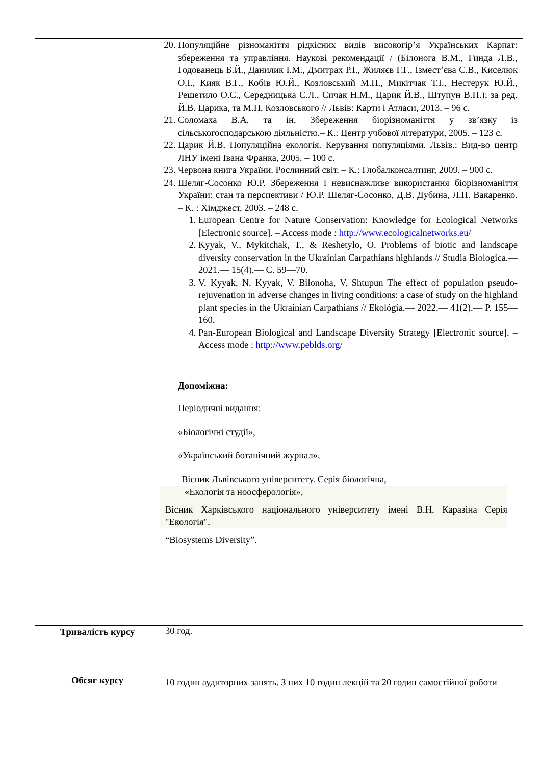| | 20. Популяційне різноманіття рідкісних видів високогір’я Українських Карпат: збереження та управління. Наукові рекомендації / (Білонога В.М., Гинда Л.В., Годованець Б.Й., Данилик І.М., Дмитрах Р.І., Жиляєв Г.Г., Ізмест’єва С.В., Киселюк О.І., Кияк В.Г., Кобів Ю.Й., Козловський М.П., Микітчак Т.І., Нестерук Ю.Й., Решетило О.С., Середницька С.Л., Сичак Н.М., Царик Й.В., Штупун В.П.); за ред. Й.В. Царика, та М.П. Козловського // Львів: Карти і Атласи, 2013. – 96 с. 21. Соломаха В.А. та ін. Збереження біорізноманіття у зв’язку із сільськогосподарською діяльністю.– К.: Центр учбової літератури, 2005. – 123 с. 22. Царик Й.В. Популяційна екологія. Керування популяціями. Львів.: Вид-во центр ЛНУ імені Івана Франка, 2005. – 100 с. 23. Червона книга України. Рослинний світ. – К.: Глобалконсалтинг, 2009. – 900 с. 24. Шеляг-Сосонко Ю.Р. Збереження і невиснажливе використання біорізноманіття України: стан та перспективи / Ю.Р. Шеляг-Сосонко, Д.В. Дубина, Л.П. Вакаренко. – К. : Хімджест, 2003. – 248 с. 1. European Centre for Nature Conservation: Knowledge for Ecological Networks [Electronic source]. – Access mode : http://www.ecologicalnetworks.eu/ 2. Kyyak, V., Mykitchak, T., & Reshetylo, O. Problems of biotic and landscape diversity conservation in the Ukrainian Carpathians highlands // Studia Biologica.— 2021.— 15(4).— С. 59—70. 3. V. Kyyak, N. Kyyak, V. Bilonoha, V. Shtupun The effect of population pseudo-rejuvenation in adverse changes in living conditions: a case of study on the highland plant species in the Ukrainian Carpathians // Ekológia.— 2022.— 41(2).— P. 155—160. 4. Pan-European Biological and Landscape Diversity Strategy [Electronic source]. – Access mode : http://www.peblds.org/ Допоміжна: Періодичні видання: «Біологічні студії», «Український ботанічний журнал», Вісник Львівського університету. Серія біологічна, «Екологія та ноосферологія», Вісник Харківського національного університету імені В.Н. Каразіна Серія "Екологія", “Biosystems Diversity”. |
| Тривалість курсу | 30 год. |
| Обсяг курсу | 10 годин аудиторних занять. З них 10 годин лекцій та 20 годин самостійної роботи |